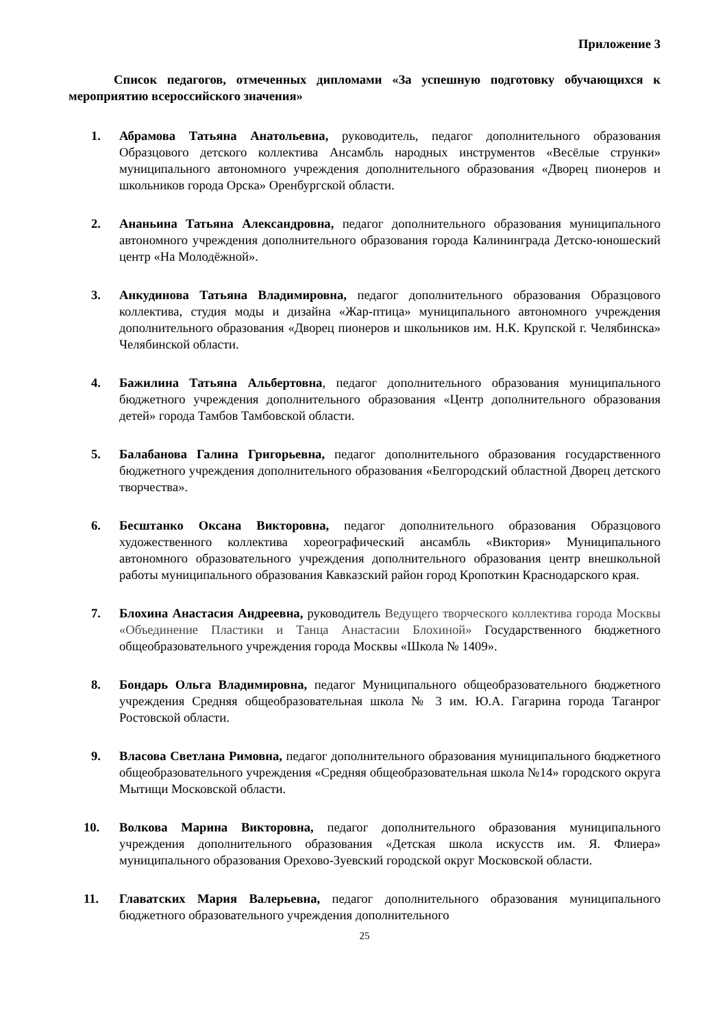Приложение 3
Список педагогов, отмеченных дипломами «За успешную подготовку обучающихся к мероприятию всероссийского значения»
1. Абрамова Татьяна Анатольевна, руководитель, педагог дополнительного образования Образцового детского коллектива Ансамбль народных инструментов «Весёлые струнки» муниципального автономного учреждения дополнительного образования «Дворец пионеров и школьников города Орска» Оренбургской области.
2. Ананьина Татьяна Александровна, педагог дополнительного образования муниципального автономного учреждения дополнительного образования города Калининграда Детско-юношеский центр «На Молодёжной».
3. Анкудинова Татьяна Владимировна, педагог дополнительного образования Образцового коллектива, студия моды и дизайна «Жар-птица» муниципального автономного учреждения дополнительного образования «Дворец пионеров и школьников им. Н.К. Крупской г. Челябинска» Челябинской области.
4. Бажилина Татьяна Альбертовна, педагог дополнительного образования муниципального бюджетного учреждения дополнительного образования «Центр дополнительного образования детей» города Тамбов Тамбовской области.
5. Балабанова Галина Григорьевна, педагог дополнительного образования государственного бюджетного учреждения дополнительного образования «Белгородский областной Дворец детского творчества».
6. Бесштанко Оксана Викторовна, педагог дополнительного образования Образцового художественного коллектива хореографический ансамбль «Виктория» Муниципального автономного образовательного учреждения дополнительного образования центр внешкольной работы муниципального образования Кавказский район город Кропоткин Краснодарского края.
7. Блохина Анастасия Андреевна, руководитель Ведущего творческого коллектива города Москвы «Объединение Пластики и Танца Анастасии Блохиной» Государственного бюджетного общеобразовательного учреждения города Москвы «Школа № 1409».
8. Бондарь Ольга Владимировна, педагог Муниципального общеобразовательного бюджетного учреждения Средняя общеобразовательная школа № 3 им. Ю.А. Гагарина города Таганрог Ростовской области.
9. Власова Светлана Римовна, педагог дополнительного образования муниципального бюджетного общеобразовательного учреждения «Средняя общеобразовательная школа №14» городского округа Мытищи Московской области.
10. Волкова Марина Викторовна, педагог дополнительного образования муниципального учреждения дополнительного образования «Детская школа искусств им. Я. Флиера» муниципального образования Орехово-Зуевский городской округ Московской области.
11. Главатских Мария Валерьевна, педагог дополнительного образования муниципального бюджетного образовательного учреждения дополнительного
25